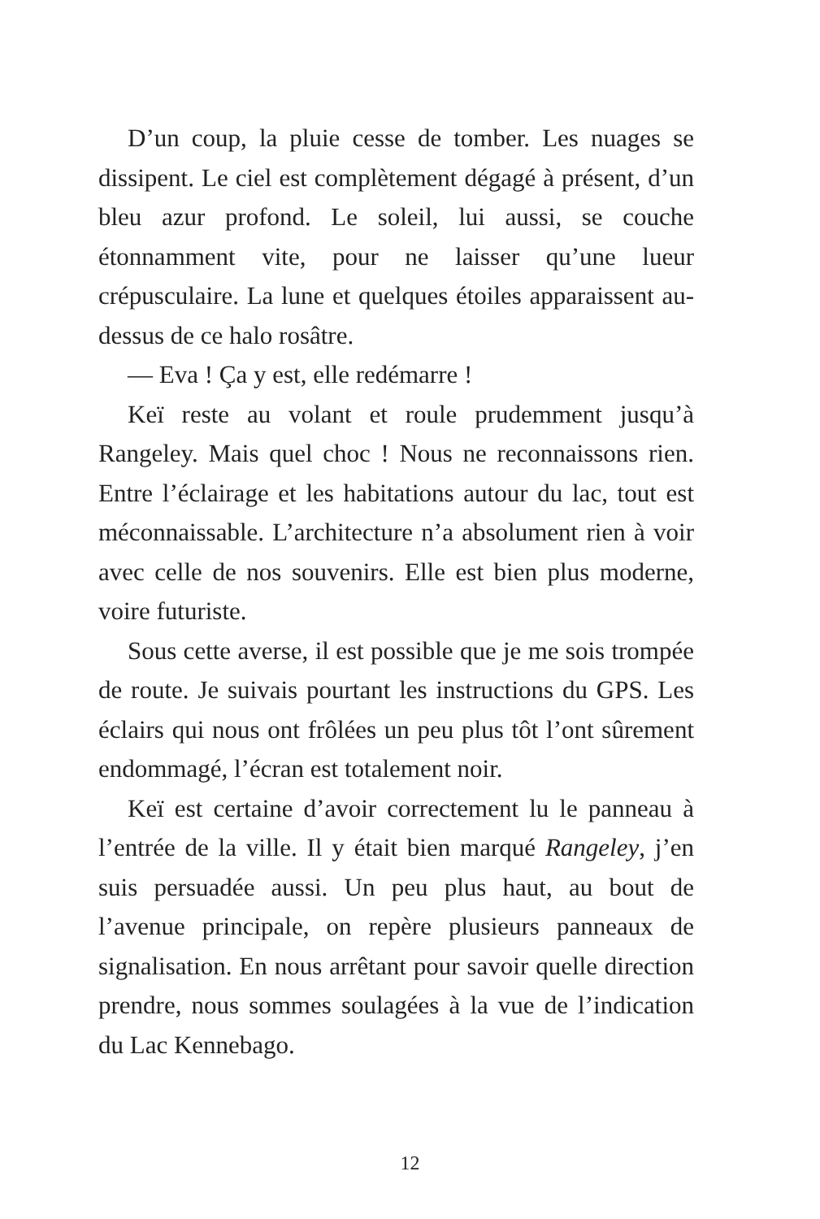D’un coup, la pluie cesse de tomber. Les nuages se dissipent. Le ciel est complètement dégagé à présent, d’un bleu azur profond. Le soleil, lui aussi, se couche étonnamment vite, pour ne laisser qu’une lueur crépusculaire. La lune et quelques étoiles apparaissent au-dessus de ce halo rosâtre.
— Eva ! Ça y est, elle redémarre !
Keï reste au volant et roule prudemment jusqu’à Rangeley. Mais quel choc ! Nous ne reconnaissons rien. Entre l’éclairage et les habitations autour du lac, tout est méconnaissable. L’architecture n’a absolument rien à voir avec celle de nos souvenirs. Elle est bien plus moderne, voire futuriste.
Sous cette averse, il est possible que je me sois trompée de route. Je suivais pourtant les instructions du GPS. Les éclairs qui nous ont frôlées un peu plus tôt l’ont sûrement endommagé, l’écran est totalement noir.
Keï est certaine d’avoir correctement lu le panneau à l’entrée de la ville. Il y était bien marqué Rangeley, j’en suis persuadée aussi. Un peu plus haut, au bout de l’avenue principale, on repère plusieurs panneaux de signalisation. En nous arrêtant pour savoir quelle direction prendre, nous sommes soulagées à la vue de l’indication du Lac Kennebago.
12